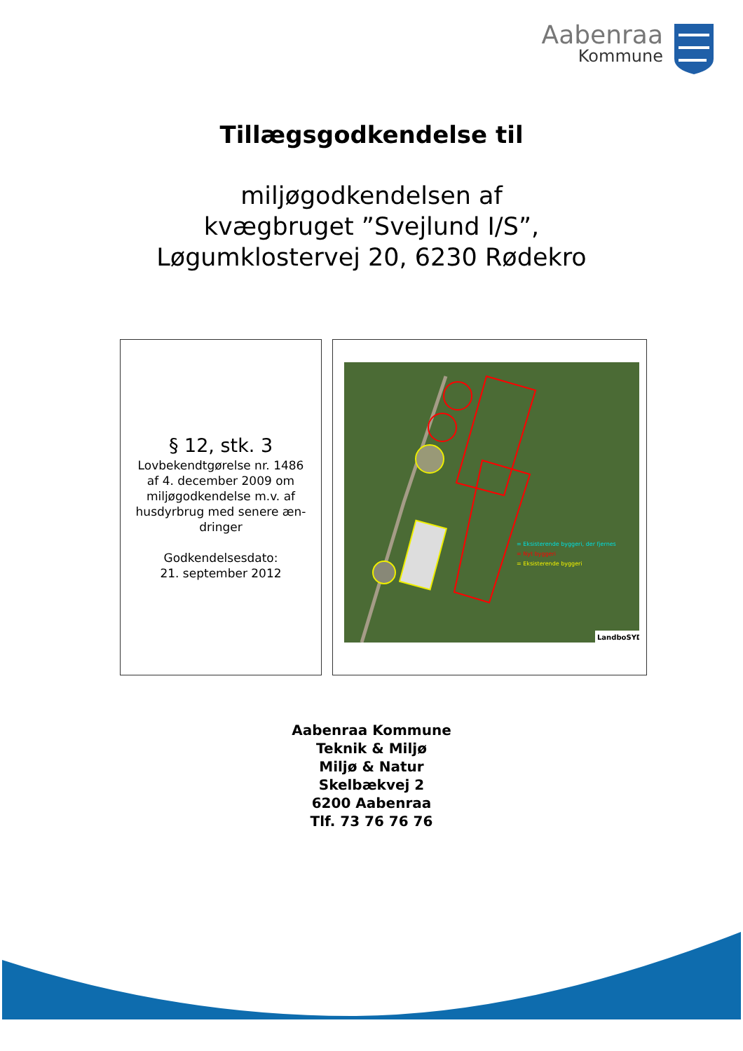Aabenraa
Kommune
Tillægsgodkendelse til
miljøgodkendelsen af
kvægbruget ”Svejlund I/S”,
Løgumklostervej 20, 6230 Rødekro
§ 12, stk. 3
Lovbekendtgørelse nr. 1486
af 4. december 2009 om
miljøgodkendelse m.v. af
husdyrbrug med senere æn-
dringer
Godkendelsesdato:
21. september 2012
= Eksisterende byggeri, der fjernes
= Nyt byggeri
= Eksisterende byggeri
LandboSYD
Aabenraa Kommune
Teknik & Miljø
Miljø & Natur
Skelbækvej 2
6200 Aabenraa
Tlf. 73 76 76 76